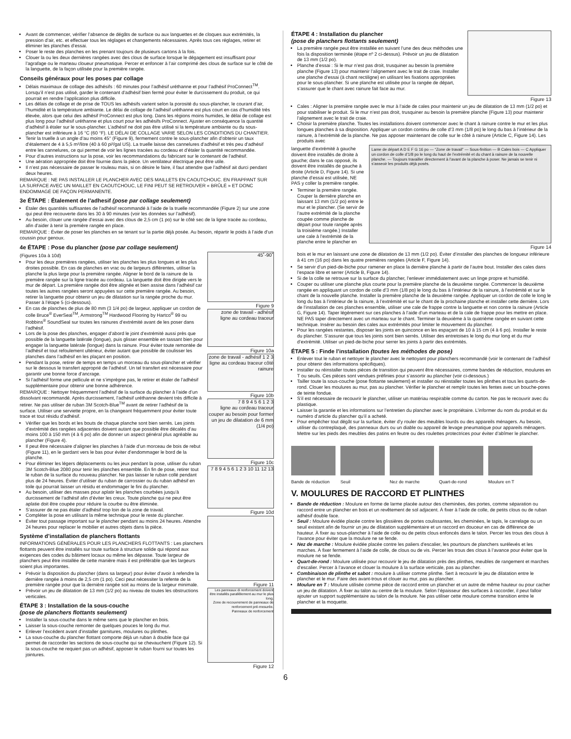Avant de commencer, vérifier l’absence de dégâts de surface ou aux languettes et de cloques aux extrémités, la pression d’air, etc. et effectuer tous les réglages et changements nécessaires. Après tous ces réglages, retirer et éliminer les planches d’essai.
Poser le reste des planches en les prenant toujours de plusieurs cartons à la fois.
Clouer la ou les deux dernières rangées avec des clous de surface lorsque le dégagement est insuffisant pour l’agrafage ou le marteau cloueur pneumatique. Percer et enfoncer à l’air comprimé des clous de surface sur le côté de la languette, de la façon utilisée pour la première rangée.
Conseils généraux pour les poses par collage
Délais maximaux de collage des adhésifs : 60 minutes pour l’adhésif uréthanne et pour l’adhésif ProConnect<sup>TM</sup>. Lorsqu’il n’est pas utilisé, garder le contenant d’adhésif bien fermé pour éviter le durcissement du produit, ce qui pourrait en rendre l’application plus difficile.
Les délais de collage et de prise de TOUS les adhésifs varient selon la porosité du sous-plancher, le courant d’air, l’humidité et la température ambiante. Le délai de collage de l’adhésif uréthanne est plus court en cas d’humidité très élevée, alors que celui des adhésif ProConnect est plus long. Dans les régions moins humides, le délai de collage est plus long pour l’adhésif uréthanne et plus court pour les adhésifs ProConnect. Ajuster en conséquence la quantité d’adhésif à étaler sur le sous-plancher. L’adhésif ne doit pas être utilisé si la température ambiante ou du sous-plancher est inférieure à 16 °C (60 °F). LE DÉLAI DE COLLAGE VARIE SELON LES CONDITIONS DU CHANTIER.
Tenir la truelle à un angle d’au moins 45° (Figure 9), fermement contre le sous-plancher afin d’obtenir un taux d’étalement de 4 à 5,5 m²/litre (40 à 60 pi²/gal US). La truelle laisse des cannelures d’adhésif et très peu d’adhésif entre les cannelures, ce qui permet de voir les lignes tracées au cordeau et d’étaler la quantité recommandée.
Pour d’autres instructions sur la pose, voir les recommandations du fabricant sur le contenant de l’adhésif.
Une aération appropriée doit être fournie dans la pièce. Un ventilateur électrique peut être utile.
Il n’est pas nécessaire de passer le rouleau mais, si on désire le faire, il faut attendre que l’adhésif ait durci pendant deux heures.
REMARQUE : NE PAS INSTALLER LE PLANCHER AVEC DES MAILLETS EN CAOUTCHOUC. EN FRAPPANT SUR LA SURFACE AVEC UN MAILLET EN CAOUTCHOUC, LE FINI PEUT SE RETROUVER « BRÛLÉ » ET DONC ENDOMMAGÉ DE FAÇON PERMANENTE.
3e ÉTAPE : Étalement de l’adhesif (pose par collage seulement)
Étaler des quantités suffisantes de l’adhésif recommandé à l’aide de la truelle recommandée (Figure 2) sur une zone qui peut être recouverte dans les 30 à 90 minutes (voir les données sur l’adhésif).
Au besoin, clouer une rangée d’essai avec des clous de 2,5 cm (1 po) sur le côté sec de la ligne tracée au cordeau, afin d’aider à tenir la première rangée en place.
REMARQUE : Éviter de poser les planches en se tenant sur la partie déjà posée. Au besoin, répartir le poids à l’aide d’un coussin pour genoux.
4e ÉTAPE : Pose du plancher (pose par collage seulement)
(Figures 10a à 10d)
Pour les deux premières rangées, utiliser les planches les plus longues et les plus droites possible. En cas de planches en vrac ou de largeurs différentes, utiliser la planche la plus large pour la première rangée. Aligner le bord de la rainure de la première rangée sur la ligne tracée au cordeau. La languette doit être dirigée vers le mur de départ. La première rangée doit être alignée et bien assise dans l’adhésif car toutes les autres rangées seront appuyées sur cette première rangée. Au besoin, retirer la languette pour obtenir un jeu de dilatation sur la rangée proche du mur. Passer à l’étape 5 (ci-dessous).
En cas de planches de plus de 80 mm (3 1/4 po) de largeur, appliquer un cordon de colle Bruce<sup>®</sup> EverSeal<sup>TM</sup>, Armstrong<sup>TM</sup> Hardwood Flooring by Hartco<sup>®</sup> 99 ou Robbins<sup>®</sup> SoundSeal sur toutes les rainures d’extrémité avant de les poser dans l’adhésif.
Lors de la pose des planches, engager d’abord le joint d’extrémité aussi près que possible de la languette latérale (longue), puis glisser ensemble en tassant bien pour engager la languette latérale (longue) dans la rainure. Pour éviter toute remontée de l’adhésif et tout refoulement ultérieur, éviter autant que possible de coulisser les planches dans l’adhésif en les plaçant en position.
Pendant la pose, retirer de temps en temps un morceau du sous-plancher et vérifier sur le dessous le transfert approprié de l’adhésif. Un tel transfert est nécessaire pour garantir une bonne force d’ancrage.
Si l’adhésif forme une pellicule et ne s’imprègne pas, le retirer et étaler de l’adhésif supplémentaire pour obtenir une bonne adhérence.
REMARQUE : Nettoyer fréquemment l’adhésif de la surface du plancher à l’aide d’un dissolvant recommandé. Après durcissement, l’adhésif uréthanne devient très difficile à retirer. Ne pas utiliser de ruban 3M Scotch-Blue<sup>TM</sup> avant de retirer l’adhésif de la surface. Utiliser une serviette propre, en la changeant fréquemment pour éviter toute trace et tout résidu d’adhésif.
Vérifier que les bords et les bouts de chaque planche sont bien serrés. Les joints d’extrémité des rangées adjacentes doivent autant que possible être décalés d’au moins 100 à 150 mm (4 à 6 po) afin de donner un aspect général plus agréable au plancher (Figure 4).
Il peut être nécessaire d’aligner les planches à l’aide d’un morceau de bois de rebut (Figure 11), en le gardant vers le bas pour éviter d’endommager le bord de la planche.
Pour éliminer les légers déplacements ou les jeux pendant la pose, utiliser du ruban 3M Scotch-Blue 2080 pour tenir les planches ensemble. En fin de pose, retirer tout le ruban de la surface du nouveau plancher. Ne pas laisser le ruban collé pendant plus de 24 heures. Éviter d’utiliser du ruban de carrossier ou du ruban adhésif en toile qui pourrait laisser un résidu et endommager le fini du plancher.
Au besoin, utiliser des masses pour aplatir les planches courbées jusqu’à durcissement de l’adhésif afin d’éviter les creux. Toute planche qui ne peut être aplatie doit être coupée pour réduire la courbe ou être éliminée.
S’assurer de ne pas étaler d’adhésif trop loin de la zone de travail.
Compléter la pose en utilisant la même technique pour le reste du plancher.
Éviter tout passage important sur le plancher pendant au moins 24 heures. Attendre 24 heures pour replacer le mobilier et autres objets dans la pièce.
Système d’installation de planchers flottants
INFORMATIONS GÉNÉRALES POUR LES PLANCHERS FLOTTANTS : Les planchers flottants peuvent être installés sur toute surface à structure solide qui répond aux exigences des codes du bâtiment locaux ou même les dépasse. Toute largeur de planchers peut être installée de cette manière mais il est préférable que les largeurs soient plus importantes.
Prévoir la disposition du plancher (dans sa largeur) pour éviter d’avoir à refendre la dernière rangée à moins de 2,5 cm (1 po). Ceci peut nécessiter la refente de la première rangée pour que la dernière rangée soit au moins de la largeur minimale.
Prévoir un jeu de dilatation de 13 mm (1/2 po) au niveau de toutes les obstructions verticales.
ÉTAPE 3 : Installation de la sous-couche
(pose de planchers flottants seulement)
Installer la sous-couche dans le même sens que le plancher en bois.
Laisser la sous-couche remonter de quelques pouces le long du mur.
Enlever l’excédent avant d’installer garnitures, moulures ou plinthes.
La sous-couche du plancher flottant comporte déjà un ruban à double face qui permet de raccorder les sections de sous-couche qui se chevauchent (Figure 12). Si la sous-couche ne requiert pas un adhésif, apposer le ruban fourni sur toutes les jointures.
45˚-90˚
Figure 9
zone de travail - adhésif
ligne au cordeau traceur
Figure 10a
zone de travail - adhésif 1 2 3
ligne au cordeau traceur côté rainure
Figure 10b
7 8 9 4 5 6 1 2 3
ligne au cordeau traceur
couper au besoin pour former un jeu de dilatation de 6 mm (1/4 po)
Figure 10c
7 8 9 4 5 6 1 2 3 10 11 12 13
Figure 10d
Figure 11
Les panneaux di renforcement doivent être installés parallèlement au mur le plus long.
Zone de recouvrement de panneaux de renforcement pré-mesurée.
Panneaux de renforcement
Figure 12
ÉTAPE 4 : Installation du plancher
(pose de planchers flottants seulement)
La première rangée peut être installée en suivant l’une des deux méthodes une fois la disposition terminée (étape nº 2 ci-dessus). Prévoir un jeu de dilatation de 13 mm (1/2 po).
Planche d’essai : Si le mur n’est pas droit, trusquiner au besoin la première planche (Figure 13) pour maintenir l’alignement avec le trait de craie. Installer une planche d’essai (à chant rectiligne) en utilisant les fixations appropriées pour le sous-plancher. Si une planche est utilisée pour la rangée de départ, s’assurer que le chant avec rainure fait face au mur.
Figure 13
Cales : Aligner la première rangée avec le mur à l’aide de cales pour maintenir un jeu de dilatation de 13 mm (1/2 po) et pour stabiliser le produit. Si le mur n’est pas droit, trusquiner au besoin la première planche (Figure 13) pour maintenir l’alignement avec le trait de craie.
Choisir la première planche. Toutes les installations doivent commencer avec le chant à rainure contre le mur et les plus longues planches à sa disposition. Appliquer un cordon continu de colle d’3 mm (1/8 po) le long du bas à l’intérieur de la rainure, à l’extrémité de la planche. Ne pas apposer maintenant de colle sur le côté à rainure (Article C, Figure 14). Les produits avec
languette d’extrémité à gauche doivent être installés de droite à gauche; dans le cas opposé, ils doivent être installés de gauche à droite (Article D, Figure 14). Si une planche d’essai est utilisée, NE PAS y coller la première rangée.
Terminer la première rangée. Couper la dernière planche en laissant 13 mm (1/2 po) entre le mur et le plancher. (Se servir de l’autre extrémité de la planche coupée comme planche de départ pour toute rangée après la troisième rangée.) Installer une cale à l’extrémité de la planche entre le plancher en
Lame de départ A D E F G 16 po — “Zone de travail” — Sous-finition — B Cales bois — C Appliquer un cordon de colle d’1/8 po le long du haut de l’extrémité et du chant à rainure de la nouvelle planche. — Toujours travailler directement à l’avant de la planche à poser. Ne jamais se tenir ni s’asseoir les produits déjà posés.
Figure 14
bois et le mur en laissant une zone de dilatation de 13 mm (1/2 po). Éviter d’installer des planches de longueur inférieure à 41 cm (16 po) dans les quatre premières rangées (Article F, Figure 14).
Se servir d’un pied-de-biche pour ramener en place la dernière planche à partir de l’autre bout. Installer des cales dans l’espace libre et serrer (Article B, Figure 14).
Si de la colle se retrouve sur la surface du plancher, l’enlever immédiatement avec un linge propre et humidifié.
Couper ou utiliser une planche plus courte pour la première planche de la deuxième rangée. Commencer la deuxième rangée en appliquant un cordon de colle d’3 mm (1/8 po) le long du bas à l’intérieur de la rainure, à l’extrémité et sur le chant de la nouvelle planche. Installer la première planche de la deuxième rangée. Appliquer un cordon de colle le long le long du bas à l’intérieur de la rainure, à l’extrémité et sur le chant de la prochaine planche et installer cette dernière. Lors de l’installation de ces planches ensemble, utiliser une cale de frappe contre la languette et non contre la rainure (Article G, Figure 14). Taper légèrement sur ces planches à l’aide d’un marteau et de la cale de frappe pour les mettre en place. NE PAS taper directement avec un marteau sur le chant. Terminer la deuxième à la quatrième rangée en suivant cette technique. Insérer au besoin des cales aux extrémités pour limiter le mouvement du plancher.
Pour les rangées restantes, disposer les joints en quinconce en les espaçant de 10 à 15 cm (4 à 6 po). Installer le reste du plancher. S’assurer que tous les joints sont bien serrés. Utiliser des entretoises le long du mur long et du mur d’extrémité. Utiliser un pied-de-biche pour serrer les joints à partir des extrémités.
ÉTAPE 5 : Finde l’installation (toutes les méthodes de pose)
Enlever tout le ruban et nettoyer le plancher avec le nettoyant pour planchers recommandé (voir le contenant de l’adhésif pour obtenir des informations spécifiques).
Installer ou réinstaller toutes pièces de transition qui peuvent être nécessaires, comme bandes de réduction, moulures en T ou seuils. Ces pièces sont vendues préfinies pour s’assortir au plancher (voir ci-dessous.)
Tailler toute la sous-couche (pose flottante seulement) et installer ou réinstaller toutes les plinthes et tous les quarts-de-rond. Clouer les moulures au mur, pas au plancher. Vérifier le plancher et remplir toutes les fentes avec un bouche-pores de teinte fondue.
S’il est nécessaire de recouvrir le plancher, utiliser un matériau respirable comme du carton. Ne pas le recouvrir avec du plastique.
Laisser la garantie et les informations sur l’entretien du plancher avec le propriétaire. L’informer du nom du produit et du numéro d’article du plancher qu’il a acheté.
Pour empêcher tout dégât sur la surface, éviter d’y rouler des meubles lourds ou des appareils ménagers. Au besoin, utiliser du contreplaqué, des panneaux durs ou un diable ou appareil de levage pneumatique pour appareils ménagers. Mettre sur les pieds des meubles des patins en feutre ou des roulettes protectrices pour éviter d’abîmer le plancher.
Bande de réduction
Seuil Nez de marche Quart-de-rond Moulure en T
V. MOULURES DE RACCORD ET PLINTHES
Bande de réduction : Moulure en forme de larme placée autour des cheminées, des portes, comme séparation ou raccord entre un plancher en bois et un revêtement de sol adjacent. À fixer à l’aide de colle, de petits clous ou de ruban adhésif double face.
Seuil : Moulure évidée placée contre les glissières de portes coulissantes, les cheminées, le tapis, le carrelage ou un seuil existant afin de fournir un jeu de dilatation supplémentaire et un raccord en douceur en cas de différence de hauteur. À fixer au sous-plancher à l’aide de colle ou de petits clous enfoncés dans le talon. Percer les trous des clous à l’avance pour éviter que la moulure ne se fende.
Nez de marche : Moulure évidée placée contre les paliers d’escalier, les pourtours de planchers surélevés et les marches. À fixer fermement à l’aide de colle, de clous ou de vis. Percer les trous des clous à l’avance pour éviter que la moulure ne se fende.
Quart-de-rond : Moulure utilisée pour recouvrir le jeu de dilatation près des plinthes, meubles de rangement et marches d’escalier. Percer à l’avance et clouer la moulure à la surface verticale, pas au plancher.
Combinaison de plinthe et sabot : moulure à utiliser comme plinthe. Sert à recouvrir le jeu de dilatation entre le plancher et le mur. Faire des avant-trous et clouer au mur, pas au plancher.
Moulure en T : Moulure utilisée comme pièce de raccord entre un plancher et un autre de même hauteur ou pour cacher un jeu de dilatation. À fixer au talon au centre de la moulure. Selon l’épaisseur des surfaces à raccorder, il peut falloir ajouter un support supplémentaire au talon de la moulure. Ne pas utiliser cette moulure comme transition entre le plancher et la moquette.
6